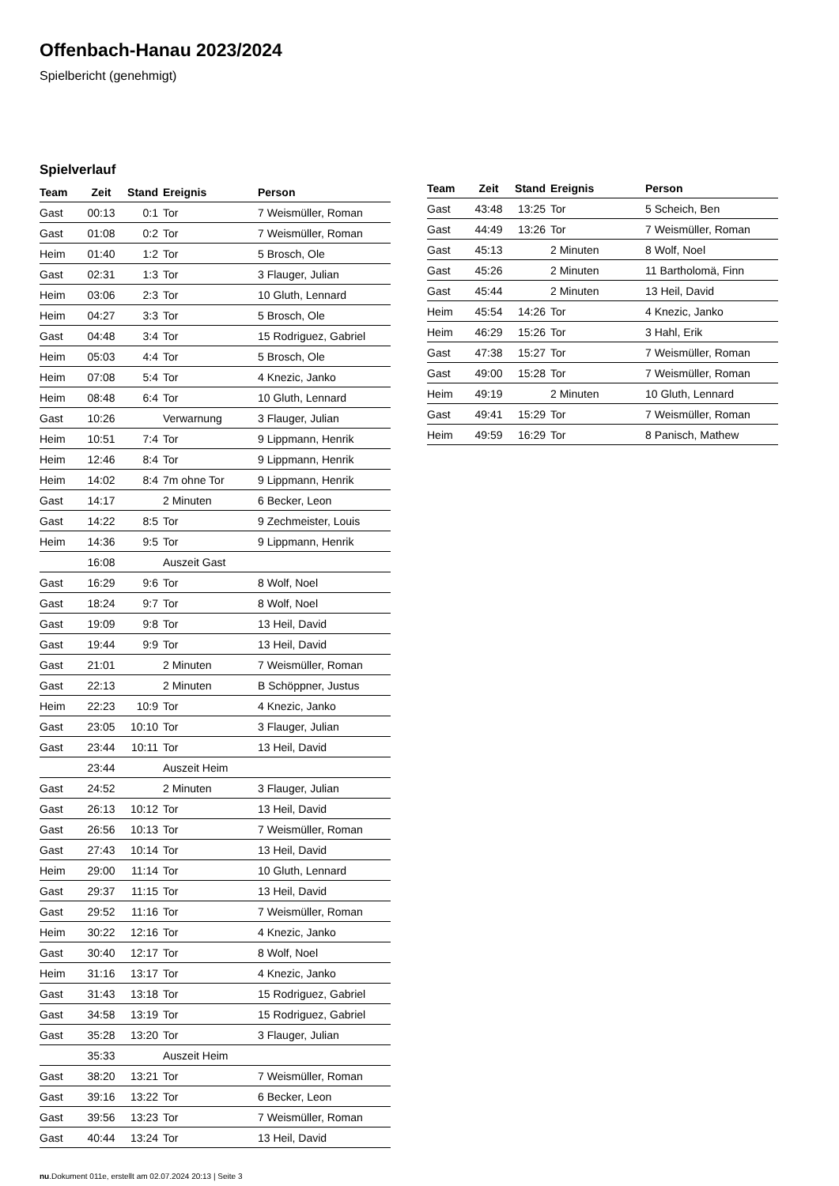Offenbach-Hanau 2023/2024
Spielbericht (genehmigt)
Spielverlauf
| Team | Zeit | Stand | Ereignis | Person |
| --- | --- | --- | --- | --- |
| Gast | 00:13 | 0:1 | Tor | 7 Weismüller, Roman |
| Gast | 01:08 | 0:2 | Tor | 7 Weismüller, Roman |
| Heim | 01:40 | 1:2 | Tor | 5 Brosch, Ole |
| Gast | 02:31 | 1:3 | Tor | 3 Flauger, Julian |
| Heim | 03:06 | 2:3 | Tor | 10 Gluth, Lennard |
| Heim | 04:27 | 3:3 | Tor | 5 Brosch, Ole |
| Gast | 04:48 | 3:4 | Tor | 15 Rodriguez, Gabriel |
| Heim | 05:03 | 4:4 | Tor | 5 Brosch, Ole |
| Heim | 07:08 | 5:4 | Tor | 4 Knezic, Janko |
| Heim | 08:48 | 6:4 | Tor | 10 Gluth, Lennard |
| Gast | 10:26 | | Verwarnung | 3 Flauger, Julian |
| Heim | 10:51 | 7:4 | Tor | 9 Lippmann, Henrik |
| Heim | 12:46 | 8:4 | Tor | 9 Lippmann, Henrik |
| Heim | 14:02 | 8:4 | 7m ohne Tor | 9 Lippmann, Henrik |
| Gast | 14:17 | | 2 Minuten | 6 Becker, Leon |
| Gast | 14:22 | 8:5 | Tor | 9 Zechmeister, Louis |
| Heim | 14:36 | 9:5 | Tor | 9 Lippmann, Henrik |
| | 16:08 | | Auszeit Gast | |
| Gast | 16:29 | 9:6 | Tor | 8 Wolf, Noel |
| Gast | 18:24 | 9:7 | Tor | 8 Wolf, Noel |
| Gast | 19:09 | 9:8 | Tor | 13 Heil, David |
| Gast | 19:44 | 9:9 | Tor | 13 Heil, David |
| Gast | 21:01 | | 2 Minuten | 7 Weismüller, Roman |
| Gast | 22:13 | | 2 Minuten | B Schöppner, Justus |
| Heim | 22:23 | 10:9 | Tor | 4 Knezic, Janko |
| Gast | 23:05 | 10:10 | Tor | 3 Flauger, Julian |
| Gast | 23:44 | 10:11 | Tor | 13 Heil, David |
| | 23:44 | | Auszeit Heim | |
| Gast | 24:52 | | 2 Minuten | 3 Flauger, Julian |
| Gast | 26:13 | 10:12 | Tor | 13 Heil, David |
| Gast | 26:56 | 10:13 | Tor | 7 Weismüller, Roman |
| Gast | 27:43 | 10:14 | Tor | 13 Heil, David |
| Heim | 29:00 | 11:14 | Tor | 10 Gluth, Lennard |
| Gast | 29:37 | 11:15 | Tor | 13 Heil, David |
| Gast | 29:52 | 11:16 | Tor | 7 Weismüller, Roman |
| Heim | 30:22 | 12:16 | Tor | 4 Knezic, Janko |
| Gast | 30:40 | 12:17 | Tor | 8 Wolf, Noel |
| Heim | 31:16 | 13:17 | Tor | 4 Knezic, Janko |
| Gast | 31:43 | 13:18 | Tor | 15 Rodriguez, Gabriel |
| Gast | 34:58 | 13:19 | Tor | 15 Rodriguez, Gabriel |
| Gast | 35:28 | 13:20 | Tor | 3 Flauger, Julian |
| | 35:33 | | Auszeit Heim | |
| Gast | 38:20 | 13:21 | Tor | 7 Weismüller, Roman |
| Gast | 39:16 | 13:22 | Tor | 6 Becker, Leon |
| Gast | 39:56 | 13:23 | Tor | 7 Weismüller, Roman |
| Gast | 40:44 | 13:24 | Tor | 13 Heil, David |
| Team | Zeit | Stand | Ereignis | Person |
| --- | --- | --- | --- | --- |
| Gast | 43:48 | 13:25 | Tor | 5 Scheich, Ben |
| Gast | 44:49 | 13:26 | Tor | 7 Weismüller, Roman |
| Gast | 45:13 | | 2 Minuten | 8 Wolf, Noel |
| Gast | 45:26 | | 2 Minuten | 11 Bartholomä, Finn |
| Gast | 45:44 | | 2 Minuten | 13 Heil, David |
| Heim | 45:54 | 14:26 | Tor | 4 Knezic, Janko |
| Heim | 46:29 | 15:26 | Tor | 3 Hahl, Erik |
| Gast | 47:38 | 15:27 | Tor | 7 Weismüller, Roman |
| Gast | 49:00 | 15:28 | Tor | 7 Weismüller, Roman |
| Heim | 49:19 | | 2 Minuten | 10 Gluth, Lennard |
| Gast | 49:41 | 15:29 | Tor | 7 Weismüller, Roman |
| Heim | 49:59 | 16:29 | Tor | 8 Panisch, Mathew |
nu.Dokument 011e, erstellt am 02.07.2024 20:13 | Seite 3